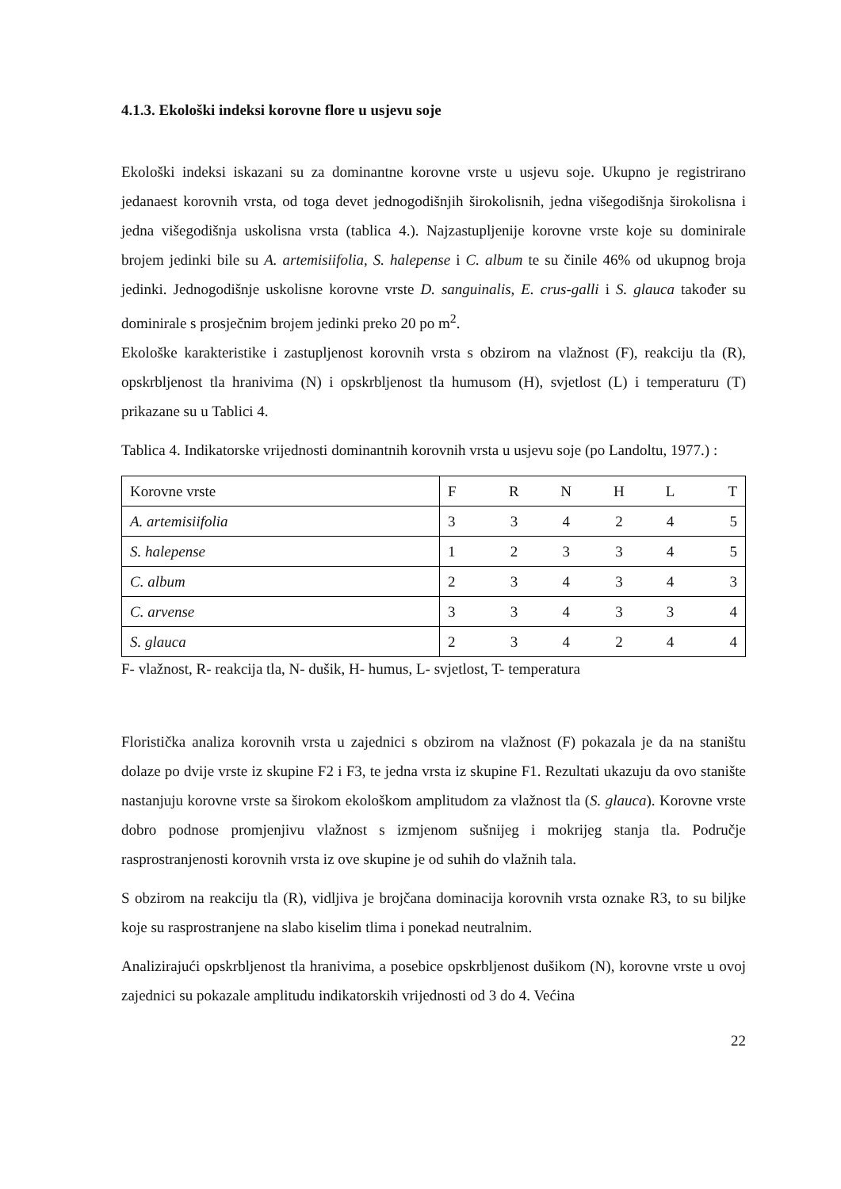4.1.3. Ekološki indeksi korovne flore u usjevu soje
Ekološki indeksi iskazani su za dominantne korovne vrste u usjevu soje. Ukupno je registrirano jedanaest korovnih vrsta, od toga devet jednogodišnjih širokolisnih, jedna višegodišnja širokolisna i jedna višegodišnja uskolisna vrsta (tablica 4.). Najzastupljenije korovne vrste koje su dominirale brojem jedinki bile su A. artemisiifolia, S. halepense i C. album te su činile 46% od ukupnog broja jedinki. Jednogodišnje uskolisne korovne vrste D. sanguinalis, E. crus-galli i S. glauca također su dominirale s prosječnim brojem jedinki preko 20 po m<sup>2</sup>.
Ekološke karakteristike i zastupljenost korovnih vrsta s obzirom na vlažnost (F), reakciju tla (R), opskrbljenost tla hranivima (N) i opskrbljenost tla humusom (H), svjetlost (L) i temperaturu (T) prikazane su u Tablici 4.
Tablica 4. Indikatorske vrijednosti dominantnih korovnih vrsta u usjevu soje (po Landoltu, 1977.) :
| Korovne vrste | F | R | N | H | L | T |
| A. artemisiifolia | 3 | 3 | 4 | 2 | 4 | 5 |
| S. halepense | 1 | 2 | 3 | 3 | 4 | 5 |
| C. album | 2 | 3 | 4 | 3 | 4 | 3 |
| C. arvense | 3 | 3 | 4 | 3 | 3 | 4 |
| S. glauca | 2 | 3 | 4 | 2 | 4 | 4 |
F- vlažnost, R- reakcija tla, N- dušik, H- humus, L- svjetlost, T- temperatura
Floristička analiza korovnih vrsta u zajednici s obzirom na vlažnost (F) pokazala je da na staništu dolaze po dvije vrste iz skupine F2 i F3, te jedna vrsta iz skupine F1. Rezultati ukazuju da ovo stanište nastanjuju korovne vrste sa širokom ekološkom amplitudom za vlažnost tla (S. glauca). Korovne vrste dobro podnose promjenjivu vlažnost s izmjenom sušnijeg i mokrijeg stanja tla. Područje rasprostranjenosti korovnih vrsta iz ove skupine je od suhih do vlažnih tala.
S obzirom na reakciju tla (R), vidljiva je brojčana dominacija korovnih vrsta oznake R3, to su biljke koje su rasprostranjene na slabo kiselim tlima i ponekad neutralnim.
Analizirajući opskrbljenost tla hranivima, a posebice opskrbljenost dušikom (N), korovne vrste u ovoj zajednici su pokazale amplitudu indikatorskih vrijednosti od 3 do 4. Većina
22